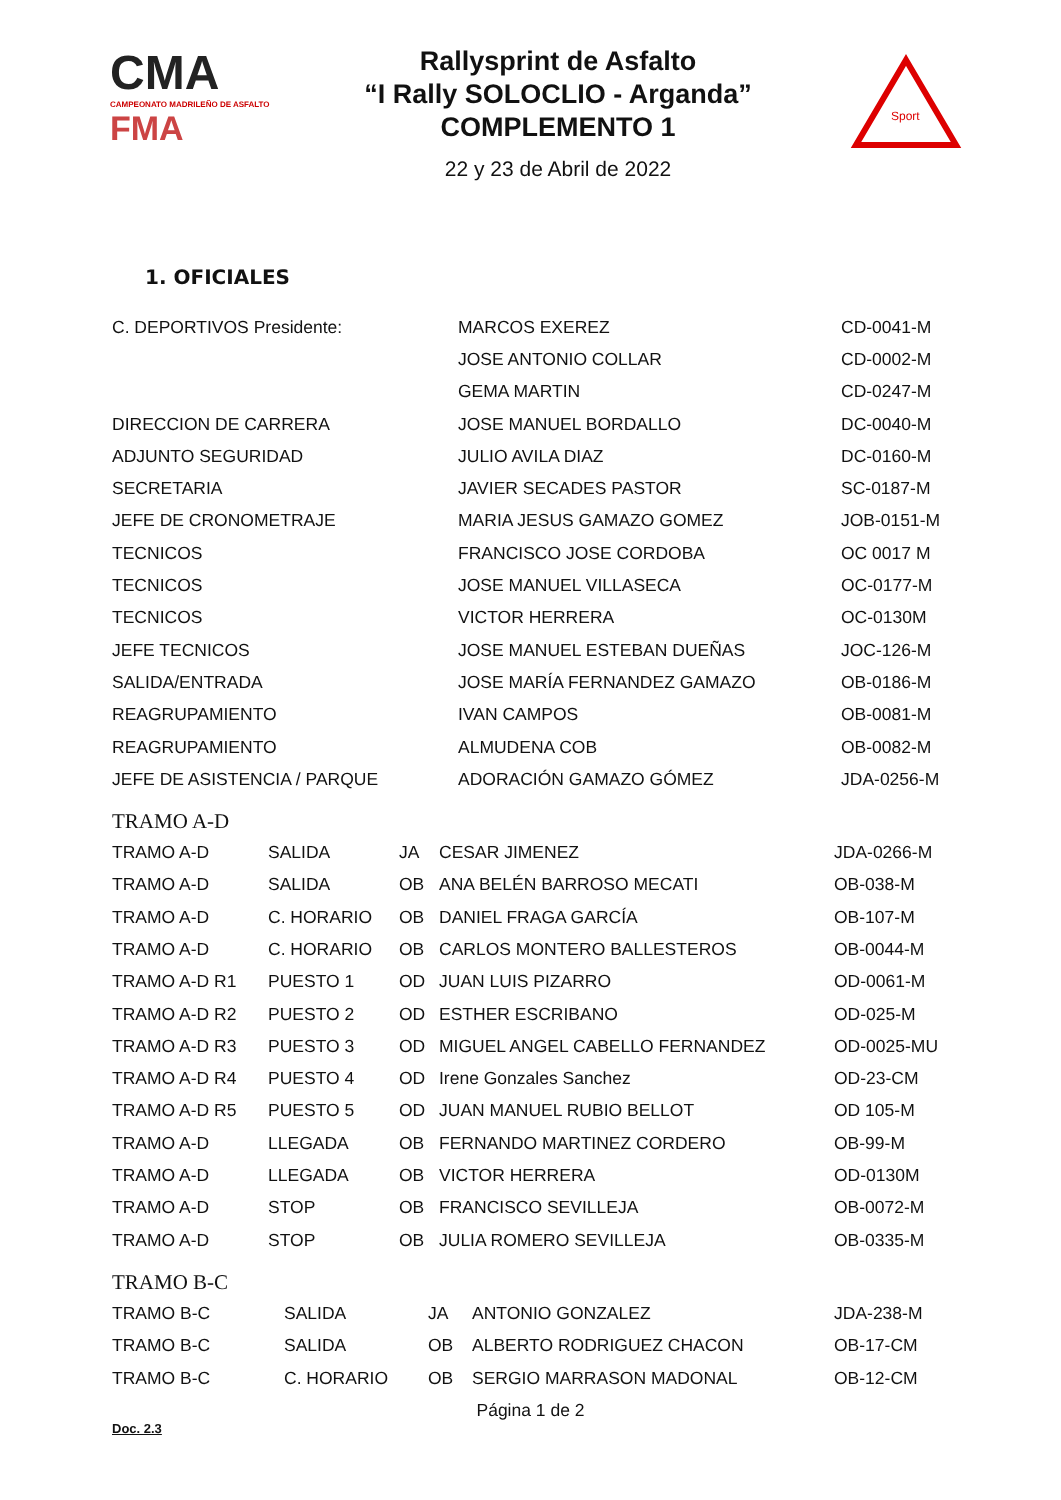CMA
CAMPEONATO MADRILEÑO DE ASFALTO
FMA
Rallysprint de Asfalto
“I Rally SOLOCLIO - Arganda”
COMPLEMENTO 1
22 y 23 de Abril de 2022
Sport
1. OFICIALES
| C. DEPORTIVOS Presidente: | MARCOS EXEREZ | CD-0041-M |
| | JOSE ANTONIO COLLAR | CD-0002-M |
| | GEMA MARTIN | CD-0247-M |
| DIRECCION DE CARRERA | JOSE MANUEL BORDALLO | DC-0040-M |
| ADJUNTO SEGURIDAD | JULIO AVILA DIAZ | DC-0160-M |
| SECRETARIA | JAVIER SECADES PASTOR | SC-0187-M |
| JEFE DE CRONOMETRAJE | MARIA JESUS GAMAZO GOMEZ | JOB-0151-M |
| TECNICOS | FRANCISCO JOSE CORDOBA | OC 0017 M |
| TECNICOS | JOSE MANUEL VILLASECA | OC-0177-M |
| TECNICOS | VICTOR HERRERA | OC-0130M |
| JEFE TECNICOS | JOSE MANUEL ESTEBAN DUEÑAS | JOC-126-M |
| SALIDA/ENTRADA | JOSE MARÍA FERNANDEZ GAMAZO | OB-0186-M |
| REAGRUPAMIENTO | IVAN CAMPOS | OB-0081-M |
| REAGRUPAMIENTO | ALMUDENA COB | OB-0082-M |
| JEFE DE ASISTENCIA / PARQUE | ADORACIÓN GAMAZO GÓMEZ | JDA-0256-M |
TRAMO A-D
| TRAMO A-D | SALIDA | JA | CESAR JIMENEZ | JDA-0266-M |
| TRAMO A-D | SALIDA | OB | ANA BELÉN BARROSO MECATI | OB-038-M |
| TRAMO A-D | C. HORARIO | OB | DANIEL FRAGA GARCÍA | OB-107-M |
| TRAMO A-D | C. HORARIO | OB | CARLOS MONTERO BALLESTEROS | OB-0044-M |
| TRAMO A-D R1 | PUESTO 1 | OD | JUAN LUIS PIZARRO | OD-0061-M |
| TRAMO A-D R2 | PUESTO 2 | OD | ESTHER ESCRIBANO | OD-025-M |
| TRAMO A-D R3 | PUESTO 3 | OD | MIGUEL ANGEL CABELLO FERNANDEZ | OD-0025-MU |
| TRAMO A-D R4 | PUESTO 4 | OD | Irene Gonzales Sanchez | OD-23-CM |
| TRAMO A-D R5 | PUESTO 5 | OD | JUAN MANUEL RUBIO BELLOT | OD 105-M |
| TRAMO A-D | LLEGADA | OB | FERNANDO MARTINEZ CORDERO | OB-99-M |
| TRAMO A-D | LLEGADA | OB | VICTOR HERRERA | OD-0130M |
| TRAMO A-D | STOP | OB | FRANCISCO SEVILLEJA | OB-0072-M |
| TRAMO A-D | STOP | OB | JULIA ROMERO SEVILLEJA | OB-0335-M |
TRAMO B-C
| TRAMO B-C | SALIDA | JA | ANTONIO GONZALEZ | JDA-238-M |
| TRAMO B-C | SALIDA | OB | ALBERTO RODRIGUEZ CHACON | OB-17-CM |
| TRAMO B-C | C. HORARIO | OB | SERGIO MARRASON MADONAL | OB-12-CM |
Página 1 de 2
Doc. 2.3